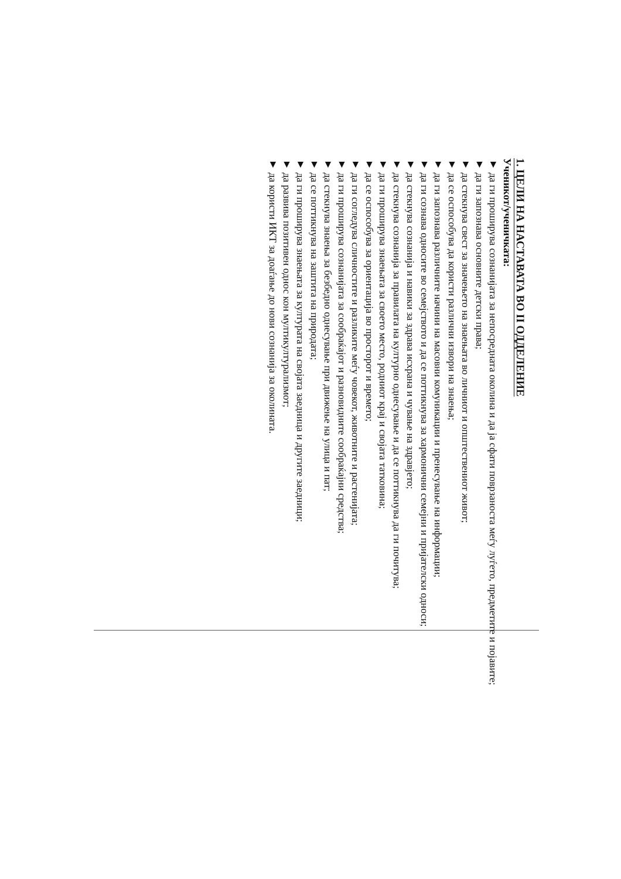1. ЦЕЛИ НА НАСТАВАТА ВО II ОДДЕЛЕНИЕ
Ученикот/ученичката:
▼ да ги проширува сознанијата за непосредната околина и да ја сфати поврзаноста меѓу луѓето, предметите и појавите;
▼ да ги запознава основните детски права;
▼ да стекнува свест за значењето на знаењата во личниот и општествениот живот;
▼ да се оспособува да користи различни извори на знаења;
▼ да ги запознава различните начини на масовни комуникации и пренесување на информации;
▼ да ги сознава односите во семејството и да се поттикнува за хармонични семејни и пријателски односи;
▼ да стекнува сознанија и навики за здрава исхрана и чување на здравјето;
▼ да стекнува сознанија за правилата на културно однесување и да се поттикнува да ги почитува;
▼ да ги проширува знаењата за своето место, родниот крај и својата татковина;
▼ да се оспособува за ориентација во просторот и времето;
▼ да ги согледува сличностите и разликите меѓу човекот, животните и растенијата;
▼ да ги проширува сознанијата за сообраќајот и разновидните сообраќајни средства;
▼ да стекнува знаења за безбедно однесување при движење на улица и пат;
▼ да се поттикнува на заштита на природата;
▼ да ги проширува знаењата за културата на својата заедница и другите заедници;
▼ да развива позитивен однос кон мултикултурализмот;
▼ да користи ИКТ за доаѓање до нови сознанија за околината.